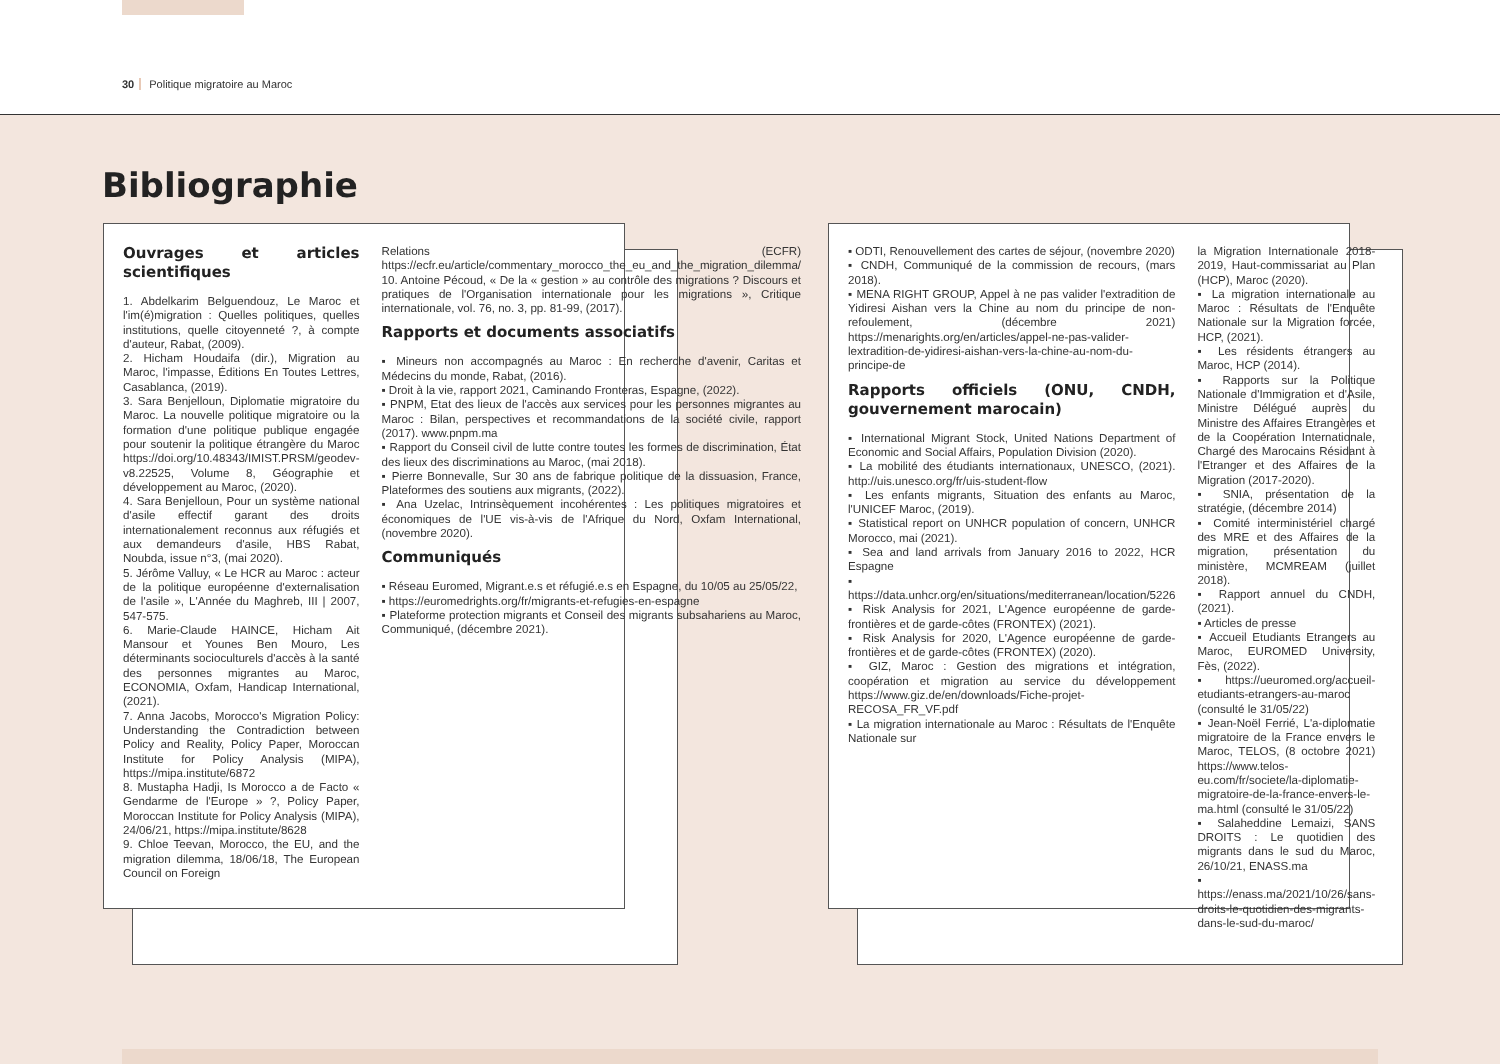30 Politique migratoire au Maroc
Bibliographie
Ouvrages et articles scientifiques
1. Abdelkarim Belguendouz, Le Maroc et l'im(é)migration : Quelles politiques, quelles institutions, quelle citoyenneté ?, à compte d'auteur, Rabat, (2009).
2. Hicham Houdaifa (dir.), Migration au Maroc, l'impasse, Éditions En Toutes Lettres, Casablanca, (2019).
3. Sara Benjelloun, Diplomatie migratoire du Maroc. La nouvelle politique migratoire ou la formation d'une politique publique engagée pour soutenir la politique étrangère du Maroc https://doi.org/10.48343/IMIST.PRSM/geodev-v8.22525, Volume 8, Géographie et développement au Maroc, (2020).
4. Sara Benjelloun, Pour un système national d'asile effectif garant des droits internationalement reconnus aux réfugiés et aux demandeurs d'asile, HBS Rabat, Noubda, issue n°3, (mai 2020).
5. Jérôme Valluy, « Le HCR au Maroc : acteur de la politique européenne d'externalisation de l'asile », L'Année du Maghreb, III | 2007, 547-575.
6. Marie-Claude HAINCE, Hicham Ait Mansour et Younes Ben Mouro, Les déterminants socioculturels d'accès à la santé des personnes migrantes au Maroc, ECONOMIA, Oxfam, Handicap International, (2021).
7. Anna Jacobs, Morocco's Migration Policy: Understanding the Contradiction between Policy and Reality, Policy Paper, Moroccan Institute for Policy Analysis (MIPA), https://mipa.institute/6872
8. Mustapha Hadji, Is Morocco a de Facto « Gendarme de l'Europe » ?, Policy Paper, Moroccan Institute for Policy Analysis (MIPA), 24/06/21, https://mipa.institute/8628
9. Chloe Teevan, Morocco, the EU, and the migration dilemma, 18/06/18, The European Council on Foreign
Relations (ECFR) https://ecfr.eu/article/commentary_morocco_the_eu_and_the_migration_dilemma/
10. Antoine Pécoud, « De la « gestion » au contrôle des migrations ? Discours et pratiques de l'Organisation internationale pour les migrations », Critique internationale, vol. 76, no. 3, pp. 81-99, (2017).
Rapports et documents associatifs
▪ Mineurs non accompagnés au Maroc : En recherche d'avenir, Caritas et Médecins du monde, Rabat, (2016).
▪ Droit à la vie, rapport 2021, Caminando Fronteras, Espagne, (2022).
▪ PNPM, Etat des lieux de l'accès aux services pour les personnes migrantes au Maroc : Bilan, perspectives et recommandations de la société civile, rapport (2017). www.pnpm.ma
▪ Rapport du Conseil civil de lutte contre toutes les formes de discrimination, État des lieux des discriminations au Maroc, (mai 2018).
▪ Pierre Bonnevalle, Sur 30 ans de fabrique politique de la dissuasion, France, Plateformes des soutiens aux migrants, (2022).
▪ Ana Uzelac, Intrinsèquement incohérentes : Les politiques migratoires et économiques de l'UE vis-à-vis de l'Afrique du Nord, Oxfam International, (novembre 2020).
Communiqués
▪ Réseau Euromed, Migrant.e.s et réfugié.e.s en Espagne, du 10/05 au 25/05/22,
▪ https://euromedrights.org/fr/migrants-et-refugies-en-espagne
▪ Plateforme protection migrants et Conseil des migrants subsahariens au Maroc, Communiqué, (décembre 2021).
▪ ODTI, Renouvellement des cartes de séjour, (novembre 2020)
▪ CNDH, Communiqué de la commission de recours, (mars 2018).
▪ MENA RIGHT GROUP, Appel à ne pas valider l'extradition de Yidiresi Aishan vers la Chine au nom du principe de non-refoulement, (décembre 2021) https://menarights.org/en/articles/appel-ne-pas-valider-lextradition-de-yidiresi-aishan-vers-la-chine-au-nom-du-principe-de
Rapports officiels (ONU, CNDH, gouvernement marocain)
▪ International Migrant Stock, United Nations Department of Economic and Social Affairs, Population Division (2020).
▪ La mobilité des étudiants internationaux, UNESCO, (2021). http://uis.unesco.org/fr/uis-student-flow
▪ Les enfants migrants, Situation des enfants au Maroc, l'UNICEF Maroc, (2019).
▪ Statistical report on UNHCR population of concern, UNHCR Morocco, mai (2021).
▪ Sea and land arrivals from January 2016 to 2022, HCR Espagne
▪ https://data.unhcr.org/en/situations/mediterranean/location/5226
▪ Risk Analysis for 2021, L'Agence européenne de garde-frontières et de garde-côtes (FRONTEX) (2021).
▪ Risk Analysis for 2020, L'Agence européenne de garde-frontières et de garde-côtes (FRONTEX) (2020).
▪ GIZ, Maroc : Gestion des migrations et intégration, coopération et migration au service du développement https://www.giz.de/en/downloads/Fiche-projet-RECOSA_FR_VF.pdf
▪ La migration internationale au Maroc : Résultats de l'Enquête Nationale sur
la Migration Internationale 2018-2019, Haut-commissariat au Plan (HCP), Maroc (2020).
▪ La migration internationale au Maroc : Résultats de l'Enquête Nationale sur la Migration forcée, HCP, (2021).
▪ Les résidents étrangers au Maroc, HCP (2014).
▪ Rapports sur la Politique Nationale d'Immigration et d'Asile, Ministre Délégué auprès du Ministre des Affaires Etrangères et de la Coopération Internationale, Chargé des Marocains Résidant à l'Etranger et des Affaires de la Migration (2017-2020).
▪ SNIA, présentation de la stratégie, (décembre 2014)
▪ Comité interministériel chargé des MRE et des Affaires de la migration, présentation du ministère, MCMREAM (juillet 2018).
▪ Rapport annuel du CNDH, (2021).
▪ Articles de presse
▪ Accueil Etudiants Etrangers au Maroc, EUROMED University, Fès, (2022).
▪ https://ueuromed.org/accueil-etudiants-etrangers-au-maroc (consulté le 31/05/22)
▪ Jean-Noël Ferrié, L'a-diplomatie migratoire de la France envers le Maroc, TELOS, (8 octobre 2021) https://www.telos-eu.com/fr/societe/la-diplomatie-migratoire-de-la-france-envers-le-ma.html (consulté le 31/05/22)
▪ Salaheddine Lemaizi, SANS DROITS : Le quotidien des migrants dans le sud du Maroc, 26/10/21, ENASS.ma
▪ https://enass.ma/2021/10/26/sans-droits-le-quotidien-des-migrants-dans-le-sud-du-maroc/